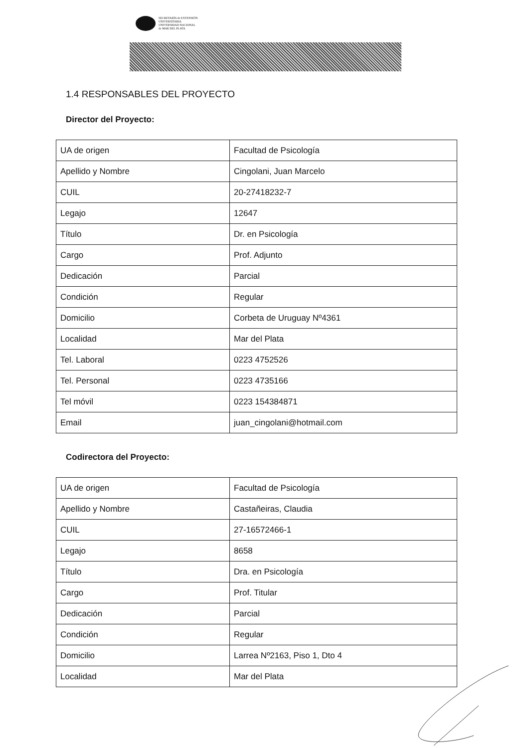SECRETARÍA de EXTENSIÓN
UNIVERSITARIA
UNIVERSIDAD NACIONAL
de MAR DEL PLATA
1.4 RESPONSABLES DEL PROYECTO
Director del Proyecto:
| UA de origen | Facultad de Psicología |
| Apellido y Nombre | Cingolani, Juan Marcelo |
| CUIL | 20-27418232-7 |
| Legajo | 12647 |
| Título | Dr. en Psicología |
| Cargo | Prof. Adjunto |
| Dedicación | Parcial |
| Condición | Regular |
| Domicilio | Corbeta de Uruguay Nº4361 |
| Localidad | Mar del Plata |
| Tel. Laboral | 0223 4752526 |
| Tel. Personal | 0223 4735166 |
| Tel móvil | 0223 154384871 |
| Email | juan_cingolani@hotmail.com |
Codirectora del Proyecto:
| UA de origen | Facultad de Psicología |
| Apellido y Nombre | Castañeiras, Claudia |
| CUIL | 27-16572466-1 |
| Legajo | 8658 |
| Título | Dra. en Psicología |
| Cargo | Prof. Titular |
| Dedicación | Parcial |
| Condición | Regular |
| Domicilio | Larrea Nº2163, Piso 1, Dto 4 |
| Localidad | Mar del Plata |